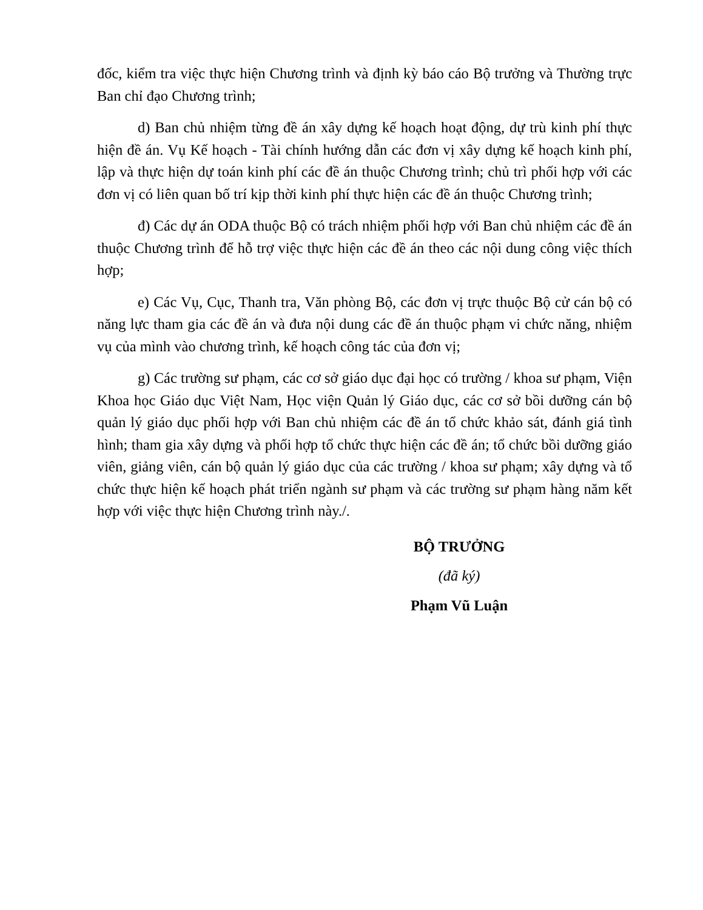đốc, kiểm tra việc thực hiện Chương trình và định kỳ báo cáo Bộ trưởng và Thường trực Ban chỉ đạo Chương trình;
d) Ban chủ nhiệm từng đề án xây dựng kế hoạch hoạt động, dự trù kinh phí thực hiện đề án. Vụ Kế hoạch - Tài chính hướng dẫn các đơn vị xây dựng kế hoạch kinh phí, lập và thực hiện dự toán kinh phí các đề án thuộc Chương trình; chủ trì phối hợp với các đơn vị có liên quan bố trí kịp thời kinh phí thực hiện các đề án thuộc Chương trình;
đ) Các dự án ODA thuộc Bộ có trách nhiệm phối hợp với Ban chủ nhiệm các đề án thuộc Chương trình để hỗ trợ việc thực hiện các đề án theo các nội dung công việc thích hợp;
e) Các Vụ, Cục, Thanh tra, Văn phòng Bộ, các đơn vị trực thuộc Bộ cử cán bộ có năng lực tham gia các đề án và đưa nội dung các đề án thuộc phạm vi chức năng, nhiệm vụ của mình vào chương trình, kế hoạch công tác của đơn vị;
g) Các trường sư phạm, các cơ sở giáo dục đại học có trường / khoa sư phạm, Viện Khoa học Giáo dục Việt Nam, Học viện Quản lý Giáo dục, các cơ sở bồi dưỡng cán bộ quản lý giáo dục phối hợp với Ban chủ nhiệm các đề án tổ chức khảo sát, đánh giá tình hình; tham gia xây dựng và phối hợp tổ chức thực hiện các đề án; tổ chức bồi dưỡng giáo viên, giảng viên, cán bộ quản lý giáo dục của các trường / khoa sư phạm; xây dựng và tổ chức thực hiện kế hoạch phát triển ngành sư phạm và các trường sư phạm hàng năm kết hợp với việc thực hiện Chương trình này./.
BỘ TRƯỞNG
(đã ký)
Phạm Vũ Luận